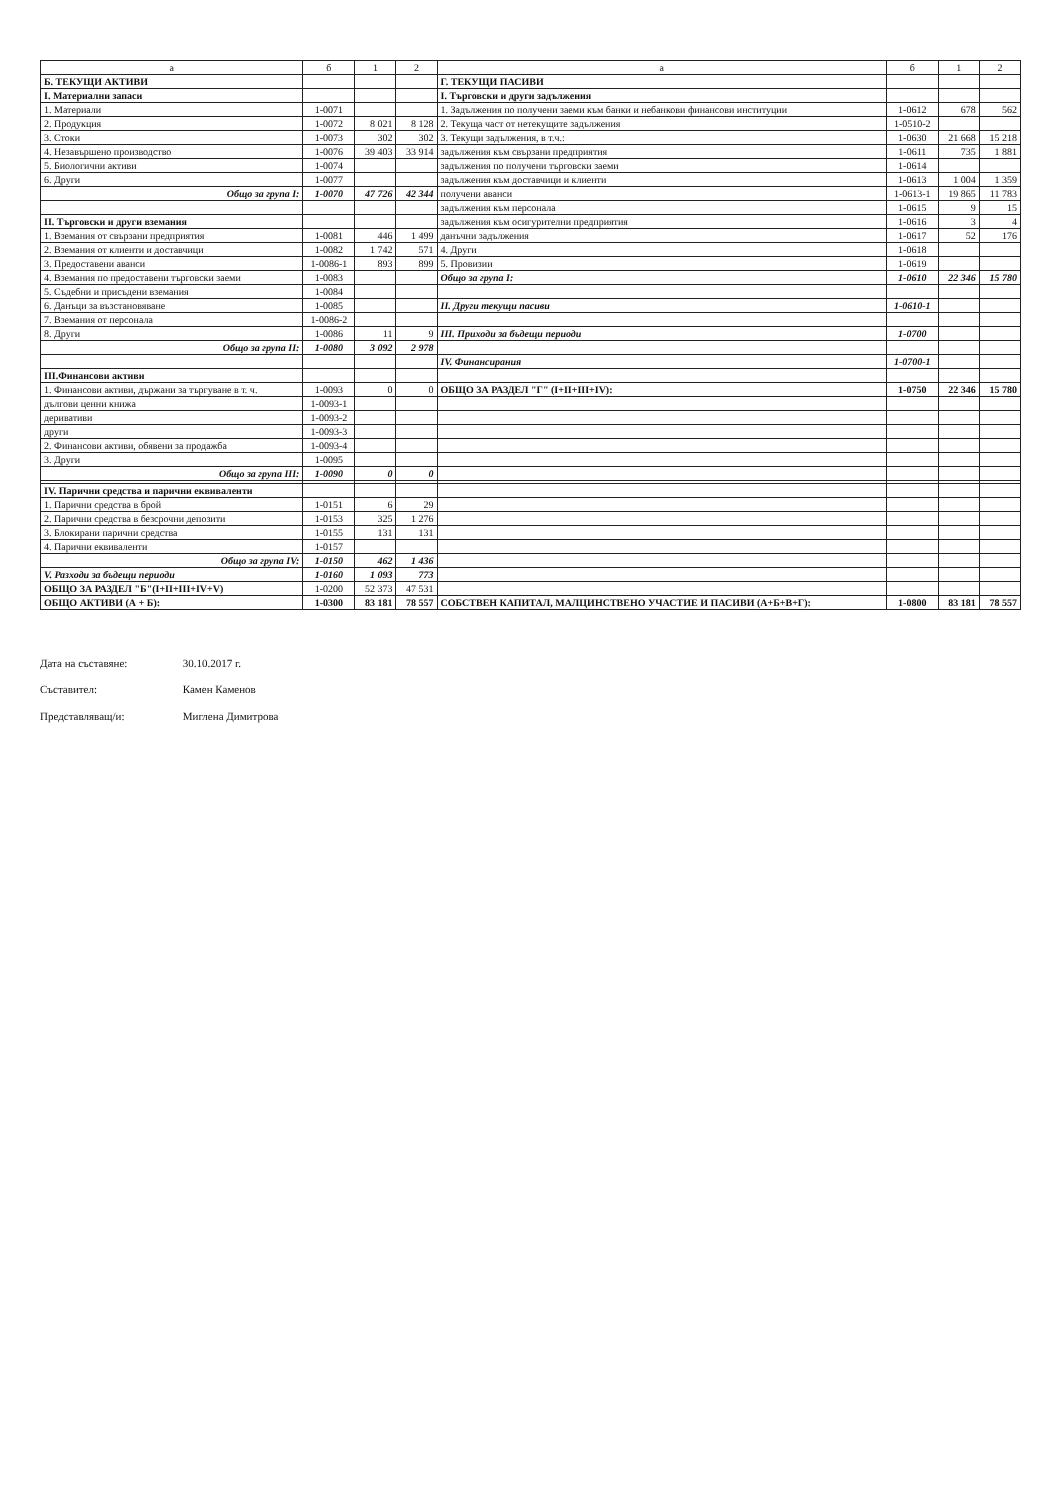| а | б | 1 | 2 | а | б | 1 | 2 |
| --- | --- | --- | --- | --- | --- | --- | --- |
| Б. ТЕКУЩИ АКТИВИ | | | | Г. ТЕКУЩИ ПАСИВИ | | | |
| I. Материални запаси | | | | I. Търговски и други задължения | | | |
| 1. Материали | 1-0071 | | | 1. Задължения по получени заеми към банки и небанкови финансови институции | 1-0612 | 678 | 562 |
| 2. Продукция | 1-0072 | 8 021 | 8 128 | 2. Текуща част от нетекущите задължения | 1-0510-2 | | |
| 3. Стоки | 1-0073 | 302 | 302 | 3. Текущи задължения, в т.ч.: | 1-0630 | 21 668 | 15 218 |
| 4. Незавършено производство | 1-0076 | 39 403 | 33 914 | задължения към свързани предприятия | 1-0611 | 735 | 1 881 |
| 5. Биологични активи | 1-0074 | | | задължения по получени търговски заеми | 1-0614 | | |
| 6. Други | 1-0077 | | | задължения към доставчици и клиенти | 1-0613 | 1 004 | 1 359 |
| Общо за група I: | 1-0070 | 47 726 | 42 344 | получени аванси | 1-0613-1 | 19 865 | 11 783 |
| | | | | задължения към персонала | 1-0615 | 9 | 15 |
| II. Търговски и други вземания | | | | задължения към осигурителни предприятия | 1-0616 | 3 | 4 |
| 1. Вземания от свързани предприятия | 1-0081 | 446 | 1 499 | данъчни задължения | 1-0617 | 52 | 176 |
| 2. Вземания от клиенти и доставчици | 1-0082 | 1 742 | 571 | 4. Други | 1-0618 | | |
| 3. Предоставени аванси | 1-0086-1 | 893 | 899 | 5. Провизии | 1-0619 | | |
| 4. Вземания по предоставени търговски заеми | 1-0083 | | | Общо за група I: | 1-0610 | 22 346 | 15 780 |
| 5. Съдебни и присъдени вземания | 1-0084 | | | | | | |
| 6. Данъци за възстановяване | 1-0085 | | | II. Други текущи пасиви | 1-0610-1 | | |
| 7. Вземания от персонала | 1-0086-2 | | | | | | |
| 8. Други | 1-0086 | 11 | 9 | III. Приходи за бъдещи периоди | 1-0700 | | |
| Общо за група II: | 1-0080 | 3 092 | 2 978 | | | | |
| | | | | IV. Финансирания | 1-0700-1 | | |
| III.Финансови активи | | | | | | | |
| 1. Финансови активи, държани за търгуване в т. ч. | 1-0093 | 0 | 0 | ОБЩО ЗА РАЗДЕЛ "Г" (I+II+III+IV): | 1-0750 | 22 346 | 15 780 |
| дългови ценни книжа | 1-0093-1 | | | | | | |
| деривативи | 1-0093-2 | | | | | | |
| други | 1-0093-3 | | | | | | |
| 2. Финансови активи, обявени за продажба | 1-0093-4 | | | | | | |
| 3. Други | 1-0095 | | | | | | |
| Общо за група III: | 1-0090 | 0 | 0 | | | | |
| IV. Парични средства и парични еквиваленти | | | | | | | |
| 1. Парични средства в брой | 1-0151 | 6 | 29 | | | | |
| 2. Парични средства в безсрочни депозити | 1-0153 | 325 | 1 276 | | | | |
| 3. Блокирани парични средства | 1-0155 | 131 | 131 | | | | |
| 4. Парични еквиваленти | 1-0157 | | | | | | |
| Общо за група IV: | 1-0150 | 462 | 1 436 | | | | |
| V. Разходи за бъдещи периоди | 1-0160 | 1 093 | 773 | | | | |
| ОБЩО ЗА РАЗДЕЛ "Б"(I+II+III+IV+V) | 1-0200 | 52 373 | 47 531 | | | | |
| ОБЩО АКТИВИ (А + Б): | 1-0300 | 83 181 | 78 557 | СОБСТВЕН КАПИТАЛ, МАЛЦИНСТВЕНО УЧАСТИЕ И ПАСИВИ (А+Б+В+Г): | 1-0800 | 83 181 | 78 557 |
Дата на съставяне: 30.10.2017 г.
Съставител: Камен Каменов
Представляващ/и: Миглена Димитрова